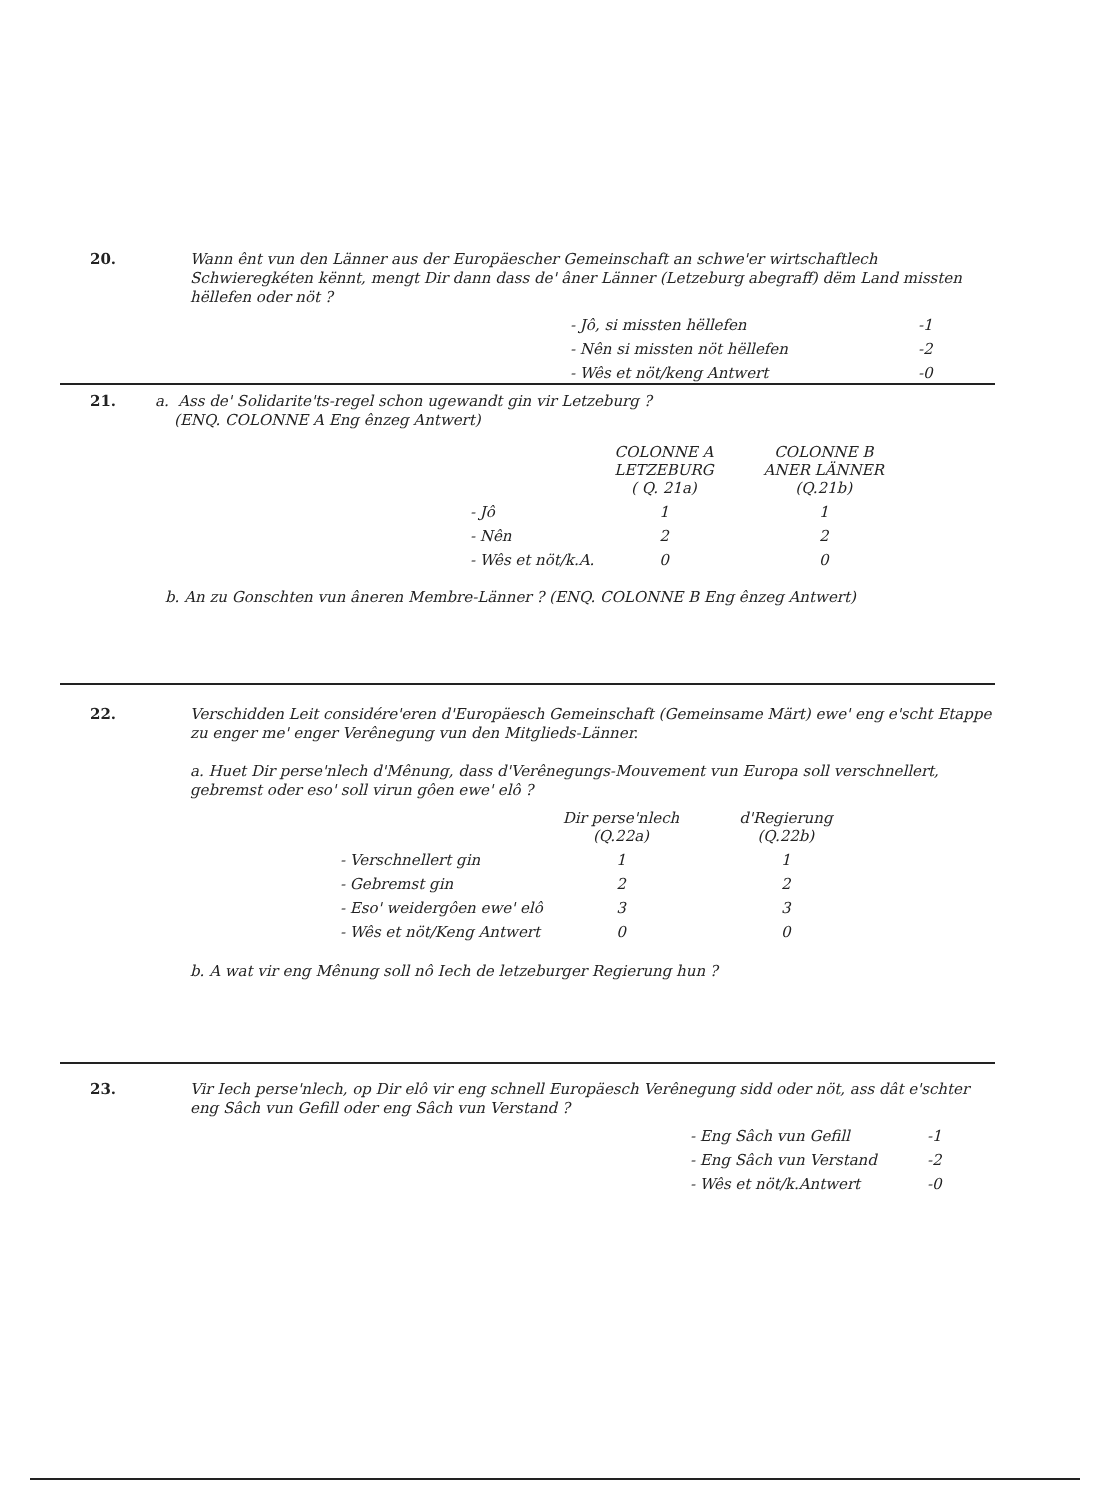20.
Wann ênt vun den Länner aus der Europäescher Gemeinschaft an schwe'er wirtschaftlech Schwieregkéten kënnt, mengt Dir dann dass de' âner Länner (Letzeburg abegraff) dëm Land missten hëllefen oder nöt ?
| - Jô, si missten hëllefen | -1 |
| - Nên si missten nöt hëllefen | -2 |
| - Wês et nöt/keng Antwert | -0 |
21.
a. Ass de' Solidarite'ts-regel schon ugewandt gin vir Letzeburg ?
(ENQ. COLONNE A Eng ênzeg Antwert)
| | COLONNE A LETZEBURG ( Q. 21a) | COLONNE B ANER LÄNNER (Q.21b) |
| --- | --- | --- |
| - Jô | 1 | 1 |
| - Nên | 2 | 2 |
| - Wês et nöt/k.A. | 0 | 0 |
b. An zu Gonschten vun âneren Membre-Länner ? (ENQ. COLONNE B Eng ênzeg Antwert)
22.
Verschidden Leit considére'eren d'Europäesch Gemeinschaft (Gemeinsame Märt) ewe' eng e'scht Etappe zu enger me' enger Verênegung vun den Mitglieds-Länner.
a. Huet Dir perse'nlech d'Mênung, dass d'Verênegungs-Mouvement vun Europa soll verschnellert, gebremst oder eso' soll virun gôen ewe' elô ?
| | Dir perse'nlech (Q.22a) | d'Regierung (Q.22b) |
| --- | --- | --- |
| - Verschnellert gin | 1 | 1 |
| - Gebremst gin | 2 | 2 |
| - Eso' weidergôen ewe' elô | 3 | 3 |
| - Wês et nöt/Keng Antwert | 0 | 0 |
b. A wat vir eng Mênung soll nô Iech de letzeburger Regierung hun ?
23.
Vir Iech perse'nlech, op Dir elô vir eng schnell Europäesch Verênegung sidd oder nöt, ass dât e'schter eng Sâch vun Gefill oder eng Sâch vun Verstand ?
| - Eng Sâch vun Gefill | -1 |
| - Eng Sâch vun Verstand | -2 |
| - Wês et nöt/k.Antwert | -0 |